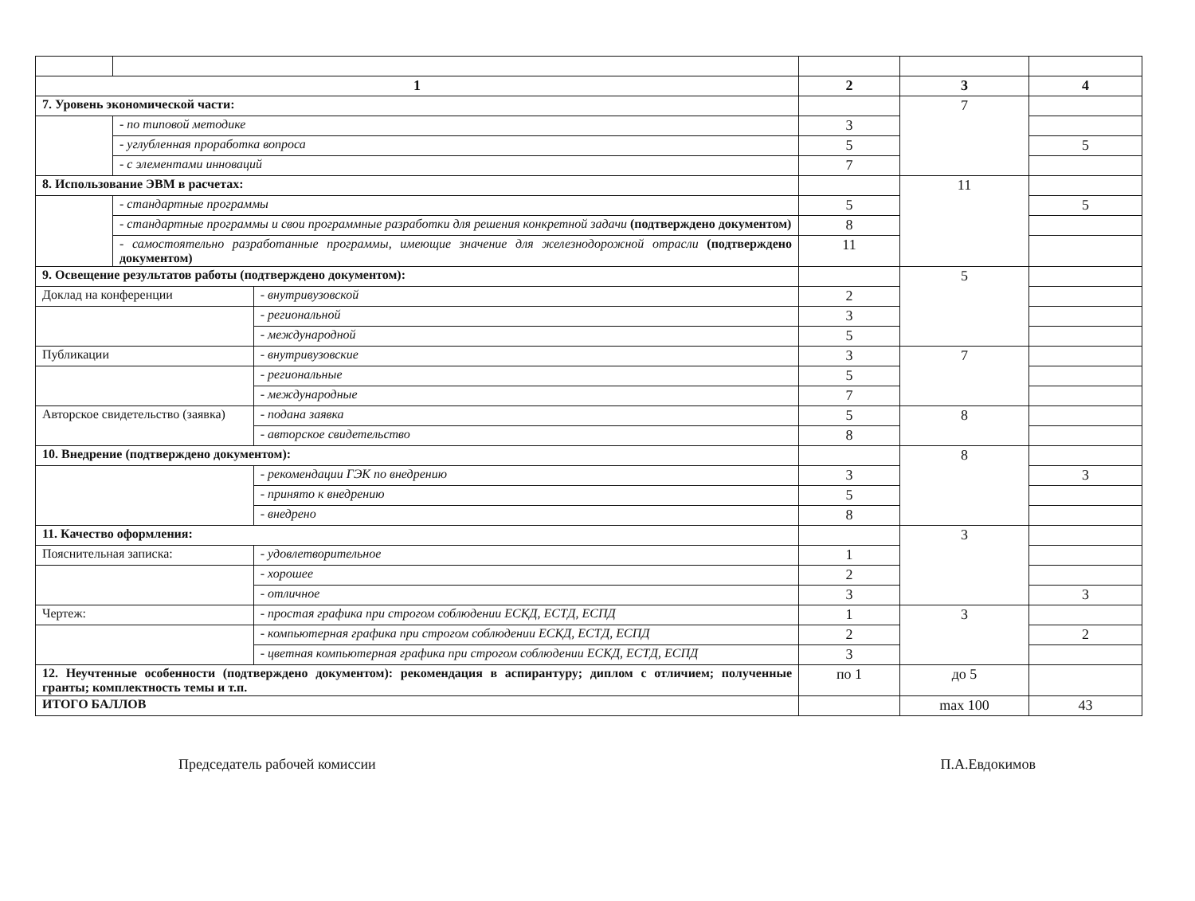| 1 | | | 2 | 3 | 4 |
| 7. Уровень экономической части: | | | | 7 | |
| | - по типовой методике | | 3 | | |
| | - углубленная проработка вопроса | | 5 | | 5 |
| | - с элементами инноваций | | 7 | | |
| 8. Использование ЭВМ в расчетах: | | | | 11 | |
| | - стандартные программы | | 5 | | 5 |
| | - стандартные программы и свои программные разработки для решения конкретной задачи (подтверждено документом) | | 8 | | |
| | - самостоятельно разработанные программы, имеющие значение для железнодорожной отрасли (подтверждено документом) | | 11 | | |
| 9. Освещение результатов работы (подтверждено документом): | | | | 5 | |
| Доклад на конференции | | - внутривузовской | 2 | | |
| | | - региональной | 3 | | |
| | | - международной | 5 | | |
| Публикации | | - внутривузовские | 3 | 7 | |
| | | - региональные | 5 | | |
| | | - международные | 7 | | |
| Авторское свидетельство (заявка) | | - подана заявка | 5 | 8 | |
| | | - авторское свидетельство | 8 | | |
| 10. Внедрение (подтверждено документом): | | | | 8 | |
| | | - рекомендации ГЭК по внедрению | 3 | | 3 |
| | | - принято к внедрению | 5 | | |
| | | - внедрено | 8 | | |
| 11. Качество оформления: | | | | 3 | |
| Пояснительная записка: | | - удовлетворительное | 1 | | |
| | | - хорошее | 2 | | |
| | | - отличное | 3 | | 3 |
| Чертеж: | | - простая графика при строгом соблюдении ЕСКД, ЕСТД, ЕСПД | 1 | 3 | |
| | | - компьютерная графика при строгом соблюдении ЕСКД, ЕСТД, ЕСПД | 2 | | 2 |
| | | - цветная компьютерная графика при строгом соблюдении ЕСКД, ЕСТД, ЕСПД | 3 | | |
| 12. Неучтенные особенности (подтверждено документом): рекомендация в аспирантуру; диплом с отличием; полученные гранты; комплектность темы и т.п. | | | по 1 | до 5 | |
| ИТОГО БАЛЛОВ | | | | max 100 | 43 |
Председатель рабочей комиссии П.А.Евдокимов